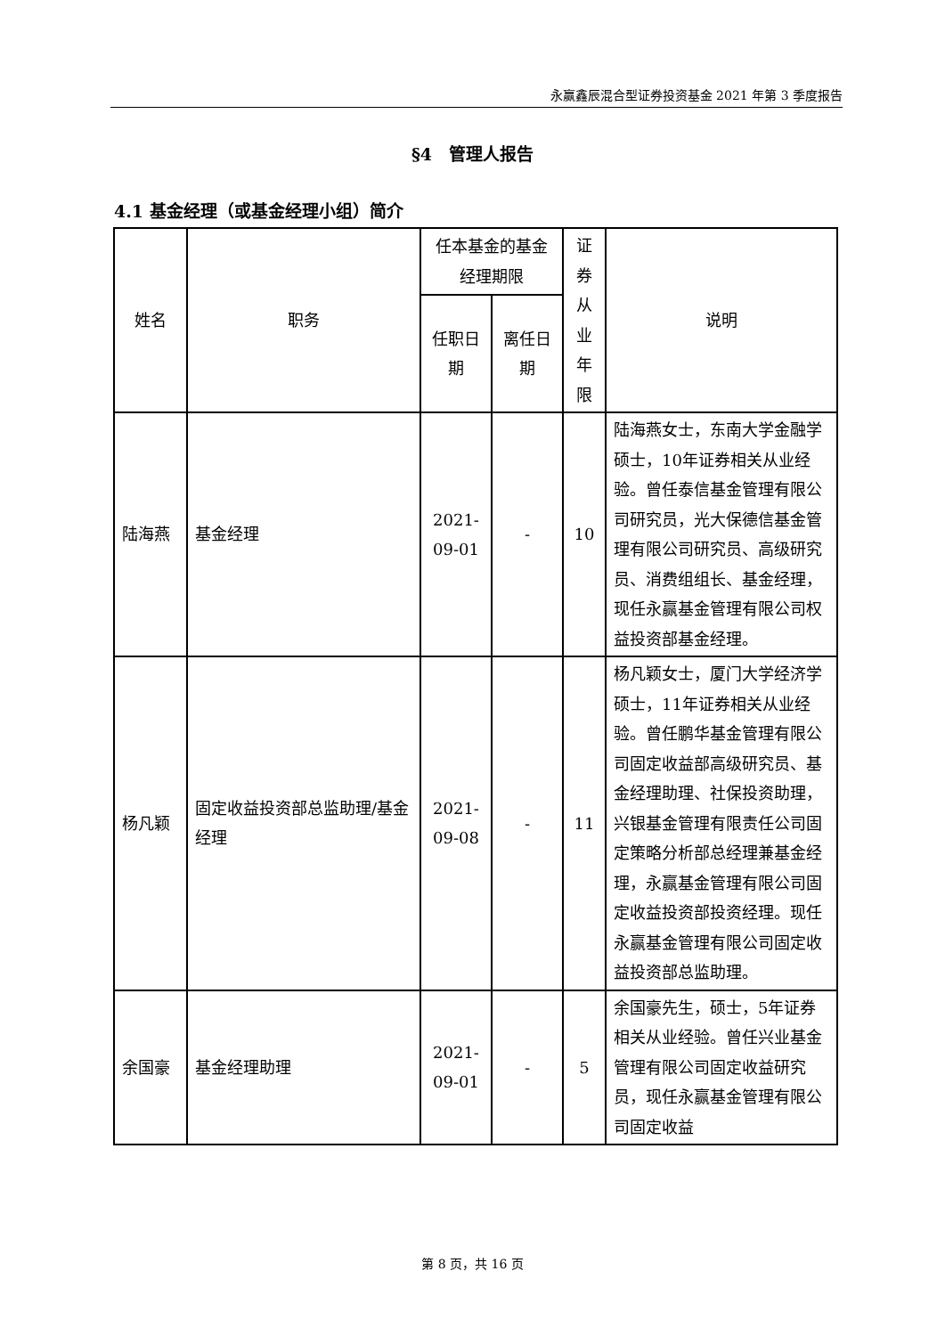永赢鑫辰混合型证券投资基金 2021 年第 3 季度报告
§4　管理人报告
4.1 基金经理（或基金经理小组）简介
| 姓名 | 职务 | 任本基金的基金经理期限 | | 证券从业年限 | 说明 |
| --- | --- | --- | --- | --- | --- |
| | | 任职日期 | 离任日期 | | |
| 陆海燕 | 基金经理 | 2021-09-01 | - | 10 | 陆海燕女士，东南大学金融学硕士，10年证券相关从业经验。曾任泰信基金管理有限公司研究员，光大保德信基金管理有限公司研究员、高级研究员、消费组组长、基金经理，现任永赢基金管理有限公司权益投资部基金经理。 |
| 杨凡颖 | 固定收益投资部总监助理/基金经理 | 2021-09-08 | - | 11 | 杨凡颖女士，厦门大学经济学硕士，11年证券相关从业经验。曾任鹏华基金管理有限公司固定收益部高级研究员、基金经理助理、社保投资助理，兴银基金管理有限责任公司固定策略分析部总经理兼基金经理，永赢基金管理有限公司固定收益投资部投资经理。现任永赢基金管理有限公司固定收益投资部总监助理。 |
| 余国豪 | 基金经理助理 | 2021-09-01 | - | 5 | 余国豪先生，硕士，5年证券相关从业经验。曾任兴业基金管理有限公司固定收益研究员，现任永赢基金管理有限公司固定收益 |
第 8 页，共 16 页